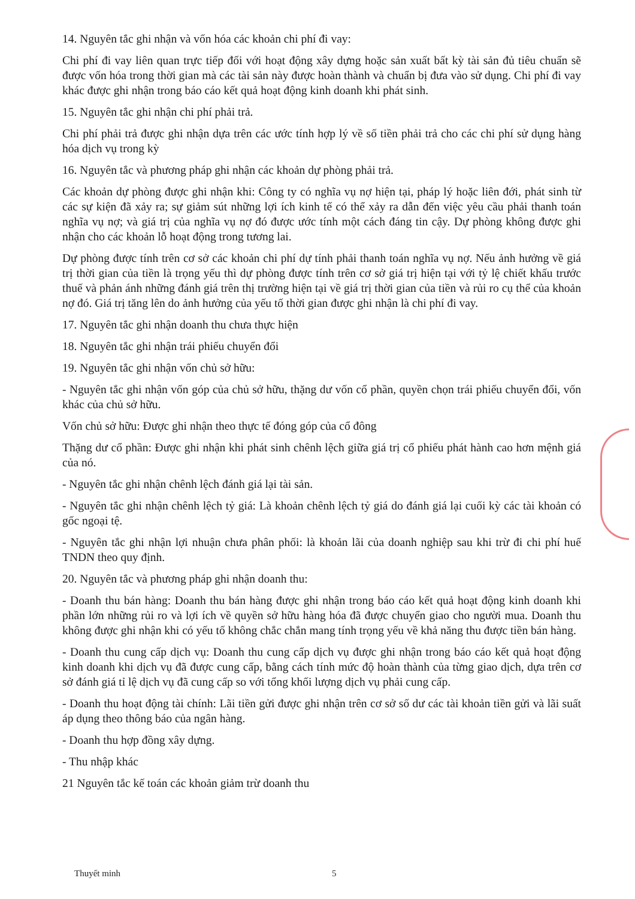14. Nguyên tắc ghi nhận và vốn hóa các khoản chi phí đi vay:
Chi phí đi vay liên quan trực tiếp đối với hoạt động xây dựng hoặc sản xuất bất kỳ tài sản đủ tiêu chuẩn sẽ được vốn hóa trong thời gian mà các tài sản này được hoàn thành và chuẩn bị đưa vào sử dụng. Chi phí đi vay khác được ghi nhận trong báo cáo kết quả hoạt động kinh doanh khi phát sinh.
15. Nguyên tắc ghi nhận chi phí phải trả.
Chi phí phải trả được ghi nhận dựa trên các ước tính hợp lý về số tiền phải trả cho các chi phí sử dụng hàng hóa dịch vụ trong kỳ
16. Nguyên tắc và phương pháp ghi nhận các khoản dự phòng phải trả.
Các khoản dự phòng được ghi nhận khi: Công ty có nghĩa vụ nợ hiện tại, pháp lý hoặc liên đới, phát sinh từ các sự kiện đã xảy ra; sự giảm sút những lợi ích kinh tế có thể xảy ra dẫn đến việc yêu cầu phải thanh toán nghĩa vụ nợ; và giá trị của nghĩa vụ nợ đó được ước tính một cách đáng tin cậy. Dự phòng không được ghi nhận cho các khoản lỗ hoạt động trong tương lai.
Dự phòng được tính trên cơ sở các khoản chi phí dự tính phải thanh toán nghĩa vụ nợ. Nếu ảnh hưởng về giá trị thời gian của tiền là trọng yếu thì dự phòng được tính trên cơ sở giá trị hiện tại với tỷ lệ chiết khấu trước thuế và phản ánh những đánh giá trên thị trường hiện tại về giá trị thời gian của tiền và rủi ro cụ thể của khoản nợ đó. Giá trị tăng lên do ảnh hưởng của yếu tố thời gian được ghi nhận là chi phí đi vay.
17. Nguyên tắc ghi nhận doanh thu chưa thực hiện
18. Nguyên tắc ghi nhận trái phiếu chuyển đổi
19. Nguyên tắc ghi nhận vốn chủ sở hữu:
- Nguyên tắc ghi nhận vốn góp của chủ sở hữu, thặng dư vốn cổ phần, quyền chọn trái phiếu chuyển đổi, vốn khác của chủ sở hữu.
Vốn chủ sở hữu: Được ghi nhận theo thực tế đóng góp của cổ đông
Thặng dư cổ phần: Được ghi nhận khi phát sinh chênh lệch giữa giá trị cổ phiếu phát hành cao hơn mệnh giá của nó.
- Nguyên tắc ghi nhận chênh lệch đánh giá lại tài sản.
- Nguyên tắc ghi nhận chênh lệch tỷ giá: Là khoản chênh lệch tỷ giá do đánh giá lại cuối kỳ các tài khoản có gốc ngoại tệ.
- Nguyên tắc ghi nhận lợi nhuận chưa phân phối: là khoản lãi của doanh nghiệp sau khi trừ đi chi phí huế TNDN theo quy định.
20. Nguyên tắc và phương pháp ghi nhận doanh thu:
- Doanh thu bán hàng: Doanh thu bán hàng được ghi nhận trong báo cáo kết quả hoạt động kinh doanh khi phần lớn những rủi ro và lợi ích về quyền sở hữu hàng hóa đã được chuyển giao cho người mua. Doanh thu không được ghi nhận khi có yếu tố không chắc chắn mang tính trọng yếu về khả năng thu được tiền bán hàng.
- Doanh thu cung cấp dịch vụ: Doanh thu cung cấp dịch vụ được ghi nhận trong báo cáo kết quả hoạt động kinh doanh khi dịch vụ đã được cung cấp, bằng cách tính mức độ hoàn thành của từng giao dịch, dựa trên cơ sở đánh giá tỉ lệ dịch vụ đã cung cấp so với tổng khối lượng dịch vụ phải cung cấp.
- Doanh thu hoạt động tài chính: Lãi tiền gửi được ghi nhận trên cơ sở số dư các tài khoản tiền gửi và lãi suất áp dụng theo thông báo của ngân hàng.
- Doanh thu hợp đồng xây dựng.
- Thu nhập khác
21 Nguyên tắc kế toán các khoản giảm trừ doanh thu
Thuyết minh 5